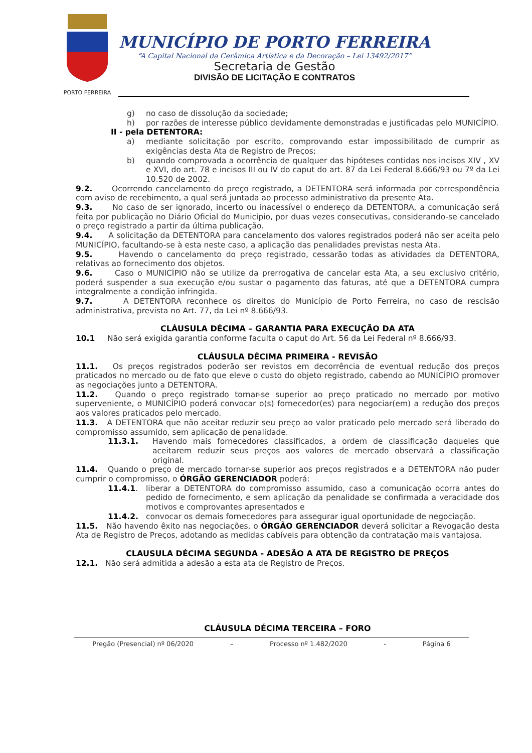PORTO FERREIRA
MUNICÍPIO DE PORTO FERREIRA
“A Capital Nacional da Cerâmica Artística e da Decoração – Lei 13492/2017”
Secretaria de Gestão
DIVISÃO DE LICITAÇÃO E CONTRATOS
g) no caso de dissolução da sociedade;
h) por razões de interesse público devidamente demonstradas e justificadas pelo MUNICÍPIO.
II - pela DETENTORA:
a) mediante solicitação por escrito, comprovando estar impossibilitado de cumprir as exigências desta Ata de Registro de Preços;
b) quando comprovada a ocorrência de qualquer das hipóteses contidas nos incisos XIV , XV e XVI, do art. 78 e incisos III ou IV do caput do art. 87 da Lei Federal 8.666/93 ou 7º da Lei 10.520 de 2002.
9.2. Ocorrendo cancelamento do preço registrado, a DETENTORA será informada por correspondência com aviso de recebimento, a qual será juntada ao processo administrativo da presente Ata.
9.3. No caso de ser ignorado, incerto ou inacessível o endereço da DETENTORA, a comunicação será feita por publicação no Diário Oficial do Município, por duas vezes consecutivas, considerando-se cancelado o preço registrado a partir da última publicação.
9.4. A solicitação da DETENTORA para cancelamento dos valores registrados poderá não ser aceita pelo MUNICÍPIO, facultando-se à esta neste caso, a aplicação das penalidades previstas nesta Ata.
9.5. Havendo o cancelamento do preço registrado, cessarão todas as atividades da DETENTORA, relativas ao fornecimento dos objetos.
9.6. Caso o MUNICÍPIO não se utilize da prerrogativa de cancelar esta Ata, a seu exclusivo critério, poderá suspender a sua execução e/ou sustar o pagamento das faturas, até que a DETENTORA cumpra integralmente a condição infringida.
9.7. A DETENTORA reconhece os direitos do Município de Porto Ferreira, no caso de rescisão administrativa, prevista no Art. 77, da Lei nº 8.666/93.
CLÁUSULA DÉCIMA – GARANTIA PARA EXECUÇÃO DA ATA
10.1 Não será exigida garantia conforme faculta o caput do Art. 56 da Lei Federal nº 8.666/93.
CLÁUSULA DÉCIMA PRIMEIRA - REVISÃO
11.1. Os preços registrados poderão ser revistos em decorrência de eventual redução dos preços praticados no mercado ou de fato que eleve o custo do objeto registrado, cabendo ao MUNICÍPIO promover as negociações junto a DETENTORA.
11.2. Quando o preço registrado tornar-se superior ao preço praticado no mercado por motivo superveniente, o MUNICÍPIO poderá convocar o(s) fornecedor(es) para negociar(em) a redução dos preços aos valores praticados pelo mercado.
11.3. A DETENTORA que não aceitar reduzir seu preço ao valor praticado pelo mercado será liberado do compromisso assumido, sem aplicação de penalidade.
11.3.1. Havendo mais fornecedores classificados, a ordem de classificação daqueles que aceitarem reduzir seus preços aos valores de mercado observará a classificação original.
11.4. Quando o preço de mercado tornar-se superior aos preços registrados e a DETENTORA não puder cumprir o compromisso, o ÓRGÃO GERENCIADOR poderá:
11.4.1. liberar a DETENTORA do compromisso assumido, caso a comunicação ocorra antes do pedido de fornecimento, e sem aplicação da penalidade se confirmada a veracidade dos motivos e comprovantes apresentados e
11.4.2. convocar os demais fornecedores para assegurar igual oportunidade de negociação.
11.5. Não havendo êxito nas negociações, o ÓRGÃO GERENCIADOR deverá solicitar a Revogação desta Ata de Registro de Preços, adotando as medidas cabíveis para obtenção da contratação mais vantajosa.
CLAUSULA DÉCIMA SEGUNDA - ADESÃO A ATA DE REGISTRO DE PREÇOS
12.1. Não será admitida a adesão a esta ata de Registro de Preços.
CLÁUSULA DÉCIMA TERCEIRA – FORO
Pregão (Presencial) nº 06/2020 – Processo nº 1.482/2020 - Página 6